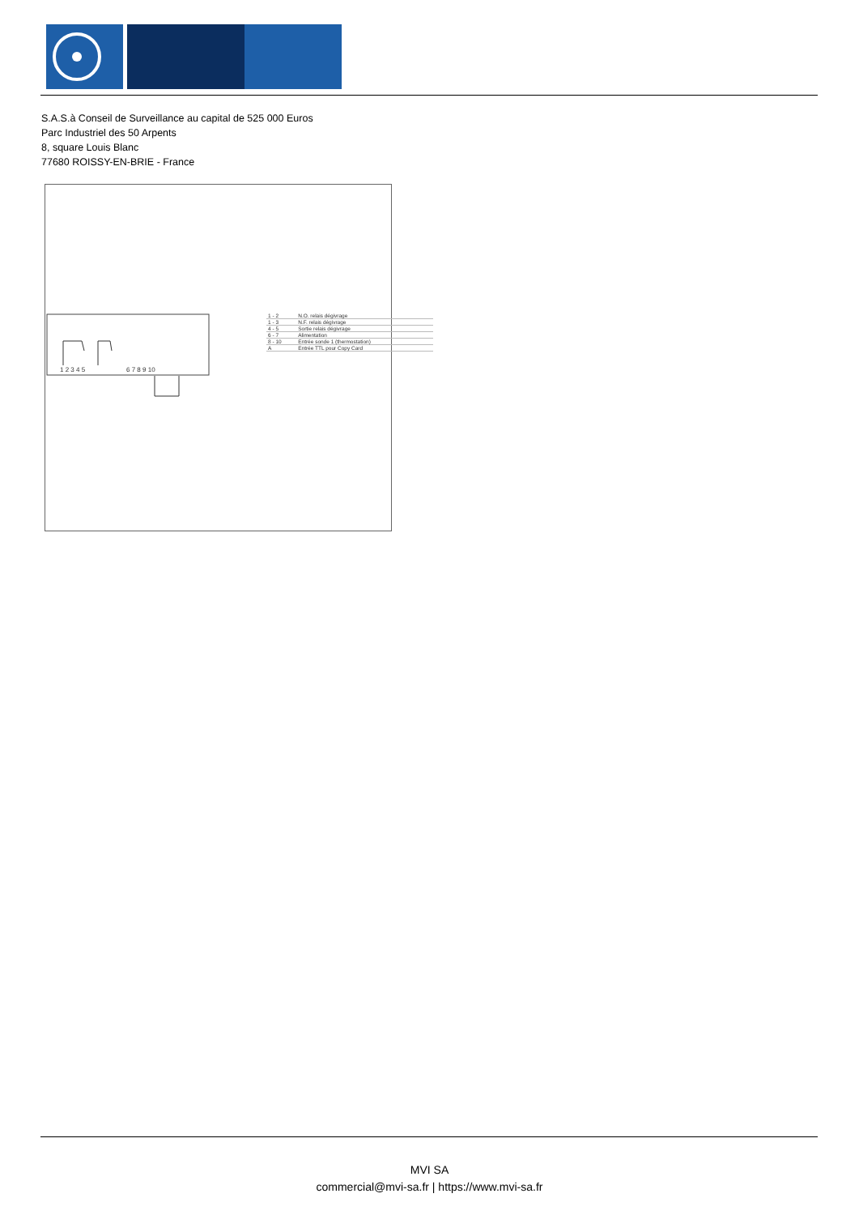S.A.S.à Conseil de Surveillance au capital de 525 000 Euros
Parc Industriel des 50 Arpents
8, square Louis Blanc
77680 ROISSY-EN-BRIE - France
1 2 3 4 5
6 7 8 9 10
| 1 - 2 | N.O. relais dégivrage |
| 1 - 3 | N.F. relais dégivrage |
| 4 - 5 | Sortie relais dégivrage |
| 6 - 7 | Alimentation |
| 8 - 10 | Entrée sonde 1 (thermostation) |
| A | Entrée TTL pour Copy Card |
MVI SA
commercial@mvi-sa.fr | https://www.mvi-sa.fr